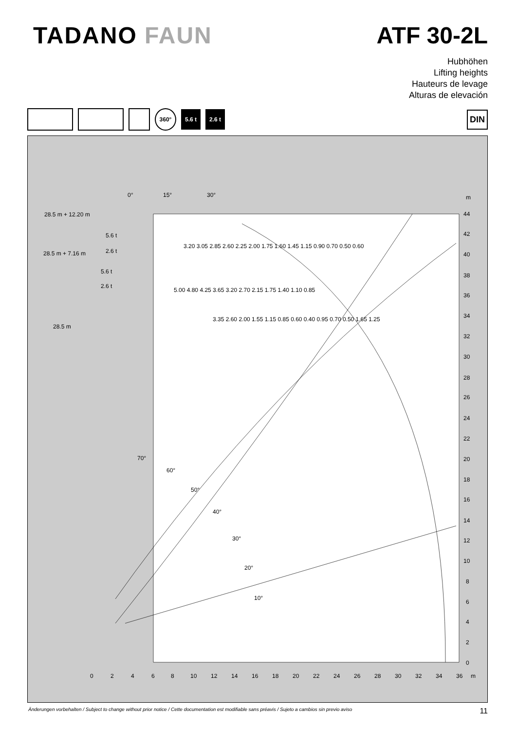TADANO FAUN ATF 30-2L
Hubhöhen
Lifting heights
Hauteurs de levage
Alturas de elevación
360°
5.6 t 2.6 t
DIN
m
44
42
40
38
36
34
32
30
28
26
24
22
20
18
16
14
12
10
8
6
4
2
0
0
2
4
6
8
10
12
14
16
18
20
22
24
26
28
30
32
34
36
m
0°
15°
30°
28.5 m + 12.20 m
28.5 m + 7.16 m
28.5 m
5.6 t
2.6 t
5.6 t
2.6 t
3.20 3.05 2.85 2.60 2.25 2.00 1.75 1.60 1.45 1.15 0.90 0.70 0.50 0.60
5.00 4.80 4.25 3.65 3.20 2.70 2.15 1.75 1.40 1.10 0.85
3.35 2.60 2.00 1.55 1.15 0.85 0.60 0.40 0.95 0.70 0.50 1.65 1.25
70°
60°
50°
40°
30°
20°
10°
Änderungen vorbehalten / Subject to change without prior notice / Cette documentation est modifiable sans préavis / Sujeto a cambios sin previo aviso 11